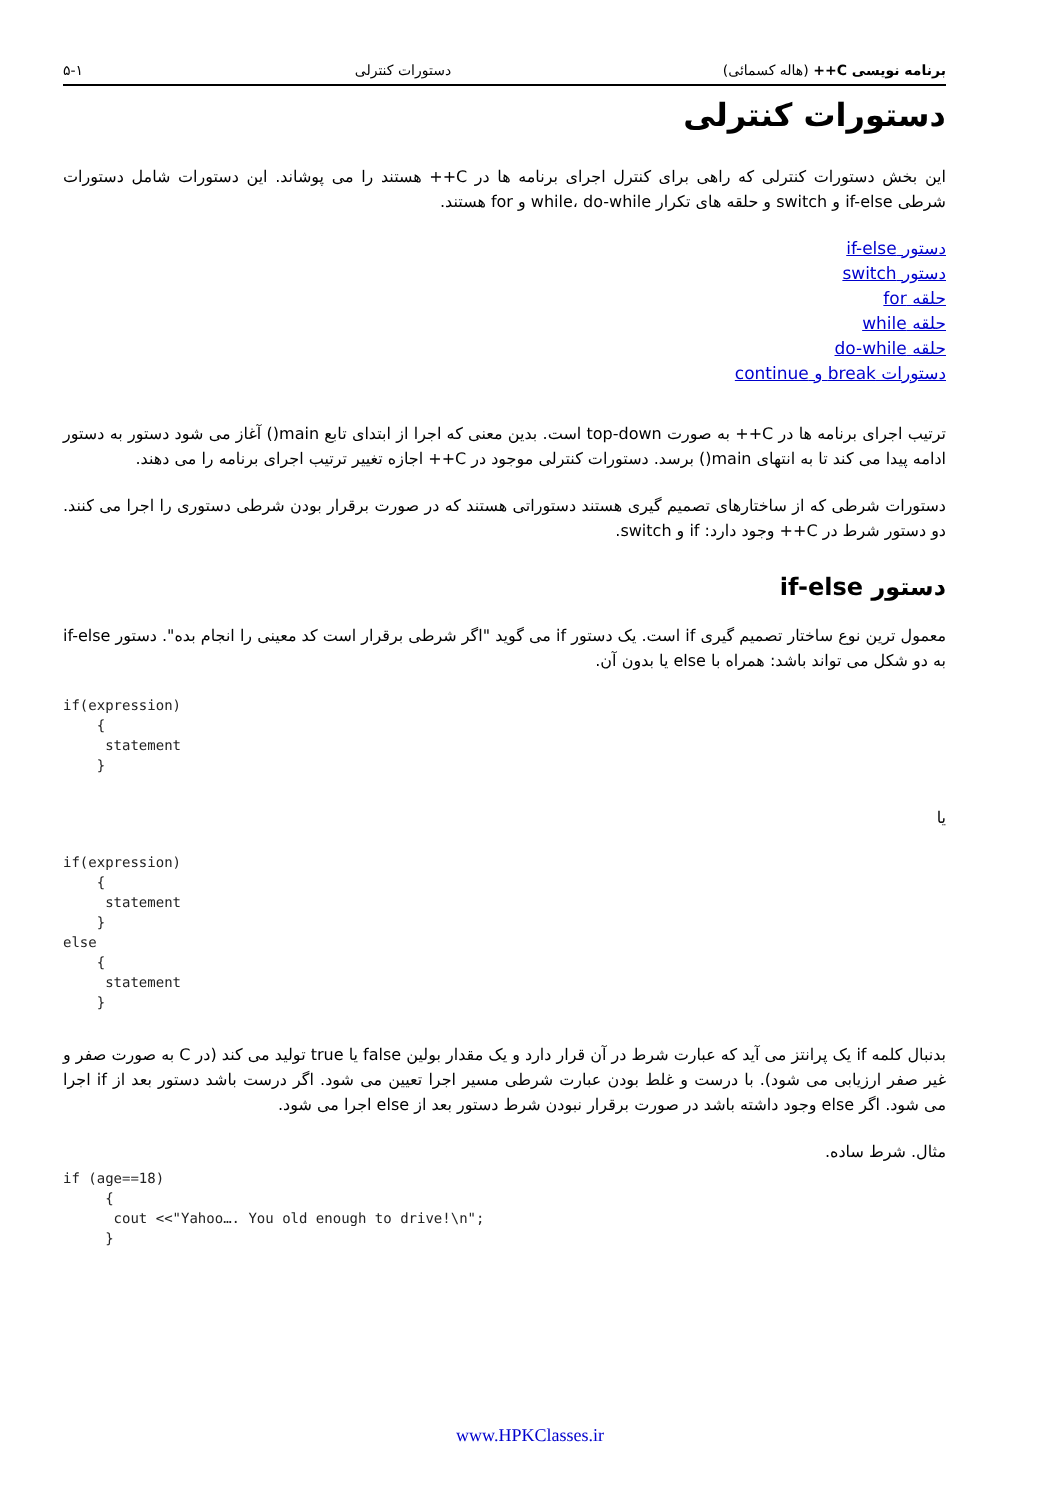برنامه نویسی C++ (هاله کسمائی) دستورات کنترلی ۵-۱
دستورات کنترلی
این بخش دستورات کنترلی که راهی برای کنترل اجرای برنامه ها در C++ هستند را می پوشاند. این دستورات شامل دستورات شرطی if-else و switch و حلقه های تکرار while، do-while و for هستند.
دستور if-else
دستور switch
حلقه for
حلقه while
حلقه do-while
دستورات break و continue
ترتیب اجرای برنامه ها در C++ به صورت top-down است. بدین معنی که اجرا از ابتدای تابع main() آغاز می شود دستور به دستور ادامه پیدا می کند تا به انتهای main() برسد. دستورات کنترلی موجود در C++ اجازه تغییر ترتیب اجرای برنامه را می دهند.
دستورات شرطی که از ساختارهای تصمیم گیری هستند دستوراتی هستند که در صورت برقرار بودن شرطی دستوری را اجرا می کنند. دو دستور شرط در C++ وجود دارد: if و switch.
دستور if-else
معمول ترین نوع ساختار تصمیم گیری if است. یک دستور if می گوید "اگر شرطی برقرار است کد معینی را انجام بده". دستور if-else به دو شکل می تواند باشد: همراه با else یا بدون آن.
if(expression)
    {
     statement
    }
یا
if(expression)
    {
     statement
    }
else
    {
     statement
    }
بدنبال کلمه if یک پرانتز می آید که عبارت شرط در آن قرار دارد و یک مقدار بولین false یا true تولید می کند (در C به صورت صفر و غیر صفر ارزیابی می شود). با درست و غلط بودن عبارت شرطی مسیر اجرا تعیین می شود. اگر درست باشد دستور بعد از if اجرا می شود. اگر else وجود داشته باشد در صورت برقرار نبودن شرط دستور بعد از else اجرا می شود.
مثال. شرط ساده.
if (age==18)
     {
      cout <<"Yahoo…. You old enough to drive!\n";
     }
www.HPKClasses.ir